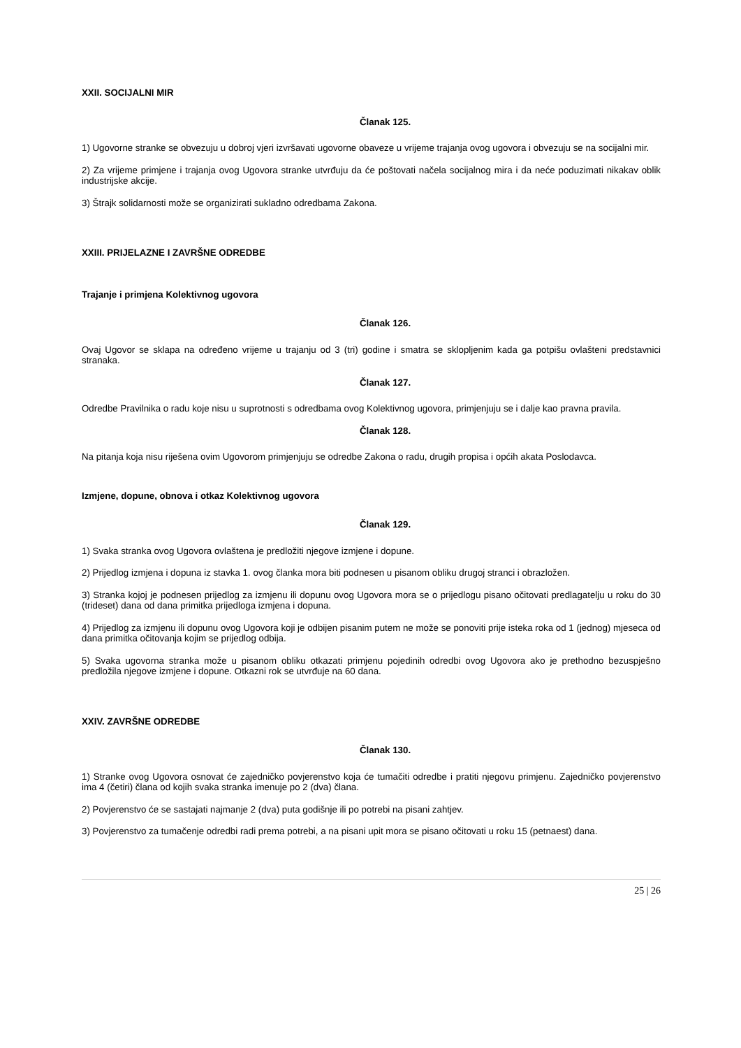XXII. SOCIJALNI MIR
Članak 125.
1) Ugovorne stranke se obvezuju u dobroj vjeri izvršavati ugovorne obaveze u vrijeme trajanja ovog ugovora i obvezuju se na socijalni mir.
2) Za vrijeme primjene i trajanja ovog Ugovora stranke utvrđuju da će poštovati načela socijalnog mira i da neće poduzimati nikakav oblik industrijske akcije.
3) Štrajk solidarnosti može se organizirati sukladno odredbama Zakona.
XXIII. PRIJELAZNE I ZAVRŠNE ODREDBE
Trajanje i primjena Kolektivnog ugovora
Članak 126.
Ovaj Ugovor se sklapa na određeno vrijeme u trajanju od 3 (tri) godine i smatra se sklopljenim kada ga potpišu ovlašteni predstavnici stranaka.
Članak 127.
Odredbe Pravilnika o radu koje nisu u suprotnosti s odredbama ovog Kolektivnog ugovora, primjenjuju se i dalje kao pravna pravila.
Članak 128.
Na pitanja koja nisu riješena ovim Ugovorom primjenjuju se odredbe Zakona o radu, drugih propisa i općih akata Poslodavca.
Izmjene, dopune, obnova i otkaz Kolektivnog ugovora
Članak 129.
1) Svaka stranka ovog Ugovora ovlaštena je predložiti njegove izmjene i dopune.
2) Prijedlog izmjena i dopuna iz stavka 1. ovog članka mora biti podnesen u pisanom obliku drugoj stranci i obrazložen.
3) Stranka kojoj je podnesen prijedlog za izmjenu ili dopunu ovog Ugovora mora se o prijedlogu pisano očitovati predlagatelju u roku do 30 (trideset) dana od dana primitka prijedloga izmjena i dopuna.
4) Prijedlog za izmjenu ili dopunu ovog Ugovora koji je odbijen pisanim putem ne može se ponoviti prije isteka roka od 1 (jednog) mjeseca od dana primitka očitovanja kojim se prijedlog odbija.
5) Svaka ugovorna stranka može u pisanom obliku otkazati primjenu pojedinih odredbi ovog Ugovora ako je prethodno bezuspješno predložila njegove izmjene i dopune. Otkazni rok se utvrđuje na 60 dana.
XXIV. ZAVRŠNE ODREDBE
Članak 130.
1) Stranke ovog Ugovora osnovat će zajedničko povjerenstvo koja će tumačiti odredbe i pratiti njegovu primjenu. Zajedničko povjerenstvo ima 4 (četiri) člana od kojih svaka stranka imenuje po 2 (dva) člana.
2) Povjerenstvo će se sastajati najmanje 2 (dva) puta godišnje ili po potrebi na pisani zahtjev.
3) Povjerenstvo za tumačenje odredbi radi prema potrebi, a na pisani upit mora se pisano očitovati u roku 15 (petnaest) dana.
25 | 26